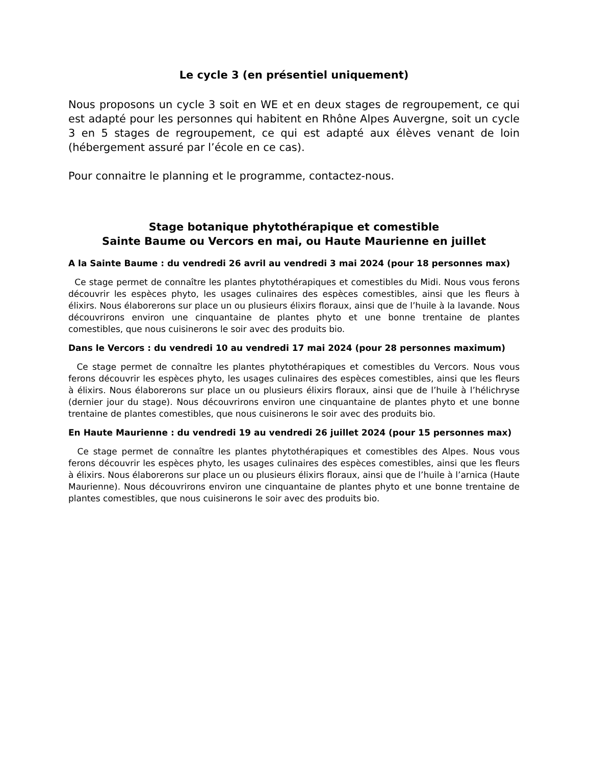Le cycle 3 (en présentiel uniquement)
Nous proposons un cycle 3 soit en WE et en deux stages de regroupement, ce qui est adapté pour les personnes qui habitent en Rhône Alpes Auvergne, soit un cycle 3 en 5 stages de regroupement, ce qui est adapté aux élèves venant de loin (hébergement assuré par l’école en ce cas).
Pour connaitre le planning et le programme, contactez-nous.
Stage botanique phytothérapique et comestible
Sainte Baume ou Vercors en mai, ou Haute Maurienne en juillet
A la Sainte Baume : du vendredi 26 avril au vendredi 3 mai 2024 (pour 18 personnes max)
Ce stage permet de connaître les plantes phytothérapiques et comestibles du Midi. Nous vous ferons découvrir les espèces phyto, les usages culinaires des espèces comestibles, ainsi que les fleurs à élixirs. Nous élaborerons sur place un ou plusieurs élixirs floraux, ainsi que de l’huile à la lavande. Nous découvrirons environ une cinquantaine de plantes phyto et une bonne trentaine de plantes comestibles, que nous cuisinerons le soir avec des produits bio.
Dans le Vercors : du vendredi 10 au vendredi 17 mai 2024 (pour 28 personnes maximum)
Ce stage permet de connaître les plantes phytothérapiques et comestibles du Vercors. Nous vous ferons découvrir les espèces phyto, les usages culinaires des espèces comestibles, ainsi que les fleurs à élixirs. Nous élaborerons sur place un ou plusieurs élixirs floraux, ainsi que de l’huile à l’hélichryse (dernier jour du stage). Nous découvrirons environ une cinquantaine de plantes phyto et une bonne trentaine de plantes comestibles, que nous cuisinerons le soir avec des produits bio.
En Haute Maurienne : du vendredi 19 au vendredi 26 juillet 2024 (pour 15 personnes max)
Ce stage permet de connaître les plantes phytothérapiques et comestibles des Alpes. Nous vous ferons découvrir les espèces phyto, les usages culinaires des espèces comestibles, ainsi que les fleurs à élixirs. Nous élaborerons sur place un ou plusieurs élixirs floraux, ainsi que de l’huile à l’arnica (Haute Maurienne). Nous découvrirons environ une cinquantaine de plantes phyto et une bonne trentaine de plantes comestibles, que nous cuisinerons le soir avec des produits bio.